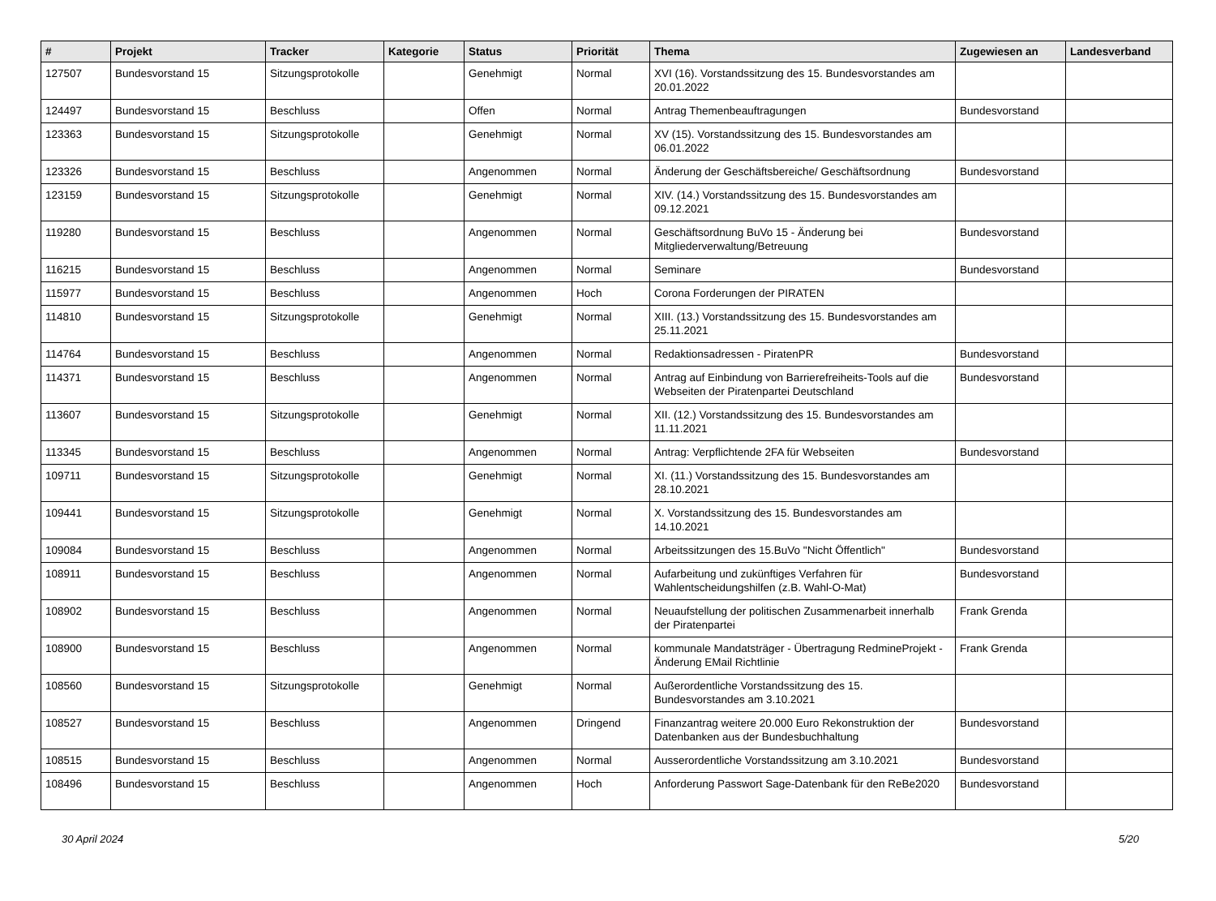| # | Projekt | Tracker | Kategorie | Status | Priorität | Thema | Zugewiesen an | Landesverband |
| --- | --- | --- | --- | --- | --- | --- | --- | --- |
| 127507 | Bundesvorstand 15 | Sitzungsprotokolle | | Genehmigt | Normal | XVI (16). Vorstandssitzung des 15. Bundesvorstandes am 20.01.2022 | | |
| 124497 | Bundesvorstand 15 | Beschluss | | Offen | Normal | Antrag Themenbeauftragungen | Bundesvorstand | |
| 123363 | Bundesvorstand 15 | Sitzungsprotokolle | | Genehmigt | Normal | XV (15). Vorstandssitzung des 15. Bundesvorstandes am 06.01.2022 | | |
| 123326 | Bundesvorstand 15 | Beschluss | | Angenommen | Normal | Änderung der Geschäftsbereiche/ Geschäftsordnung | Bundesvorstand | |
| 123159 | Bundesvorstand 15 | Sitzungsprotokolle | | Genehmigt | Normal | XIV. (14.) Vorstandssitzung des 15. Bundesvorstandes am 09.12.2021 | | |
| 119280 | Bundesvorstand 15 | Beschluss | | Angenommen | Normal | Geschäftsordnung BuVo 15 - Änderung bei Mitgliederverwaltung/Betreuung | Bundesvorstand | |
| 116215 | Bundesvorstand 15 | Beschluss | | Angenommen | Normal | Seminare | Bundesvorstand | |
| 115977 | Bundesvorstand 15 | Beschluss | | Angenommen | Hoch | Corona Forderungen der PIRATEN | | |
| 114810 | Bundesvorstand 15 | Sitzungsprotokolle | | Genehmigt | Normal | XIII. (13.) Vorstandssitzung des 15. Bundesvorstandes am 25.11.2021 | | |
| 114764 | Bundesvorstand 15 | Beschluss | | Angenommen | Normal | Redaktionsadressen - PiratenPR | Bundesvorstand | |
| 114371 | Bundesvorstand 15 | Beschluss | | Angenommen | Normal | Antrag auf Einbindung von Barrierefreiheits-Tools auf die Webseiten der Piratenpartei Deutschland | Bundesvorstand | |
| 113607 | Bundesvorstand 15 | Sitzungsprotokolle | | Genehmigt | Normal | XII. (12.) Vorstandssitzung des 15. Bundesvorstandes am 11.11.2021 | | |
| 113345 | Bundesvorstand 15 | Beschluss | | Angenommen | Normal | Antrag: Verpflichtende 2FA für Webseiten | Bundesvorstand | |
| 109711 | Bundesvorstand 15 | Sitzungsprotokolle | | Genehmigt | Normal | XI. (11.) Vorstandssitzung des 15. Bundesvorstandes am 28.10.2021 | | |
| 109441 | Bundesvorstand 15 | Sitzungsprotokolle | | Genehmigt | Normal | X. Vorstandssitzung des 15. Bundesvorstandes am 14.10.2021 | | |
| 109084 | Bundesvorstand 15 | Beschluss | | Angenommen | Normal | Arbeitssitzungen des 15.BuVo "Nicht Öffentlich" | Bundesvorstand | |
| 108911 | Bundesvorstand 15 | Beschluss | | Angenommen | Normal | Aufarbeitung und zukünftiges Verfahren für Wahlentscheidungshilfen (z.B. Wahl-O-Mat) | Bundesvorstand | |
| 108902 | Bundesvorstand 15 | Beschluss | | Angenommen | Normal | Neuaufstellung der politischen Zusammenarbeit innerhalb der Piratenpartei | Frank Grenda | |
| 108900 | Bundesvorstand 15 | Beschluss | | Angenommen | Normal | kommunale Mandatsträger - Übertragung RedmineProjekt - Änderung EMail Richtlinie | Frank Grenda | |
| 108560 | Bundesvorstand 15 | Sitzungsprotokolle | | Genehmigt | Normal | Außerordentliche Vorstandssitzung des 15. Bundesvorstandes am 3.10.2021 | | |
| 108527 | Bundesvorstand 15 | Beschluss | | Angenommen | Dringend | Finanzantrag weitere 20.000 Euro Rekonstruktion der Datenbanken aus der Bundesbuchhaltung | Bundesvorstand | |
| 108515 | Bundesvorstand 15 | Beschluss | | Angenommen | Normal | Ausserordentliche Vorstandssitzung am 3.10.2021 | Bundesvorstand | |
| 108496 | Bundesvorstand 15 | Beschluss | | Angenommen | Hoch | Anforderung Passwort Sage-Datenbank für den ReBe2020 | Bundesvorstand | |
30 April 2024 5/20